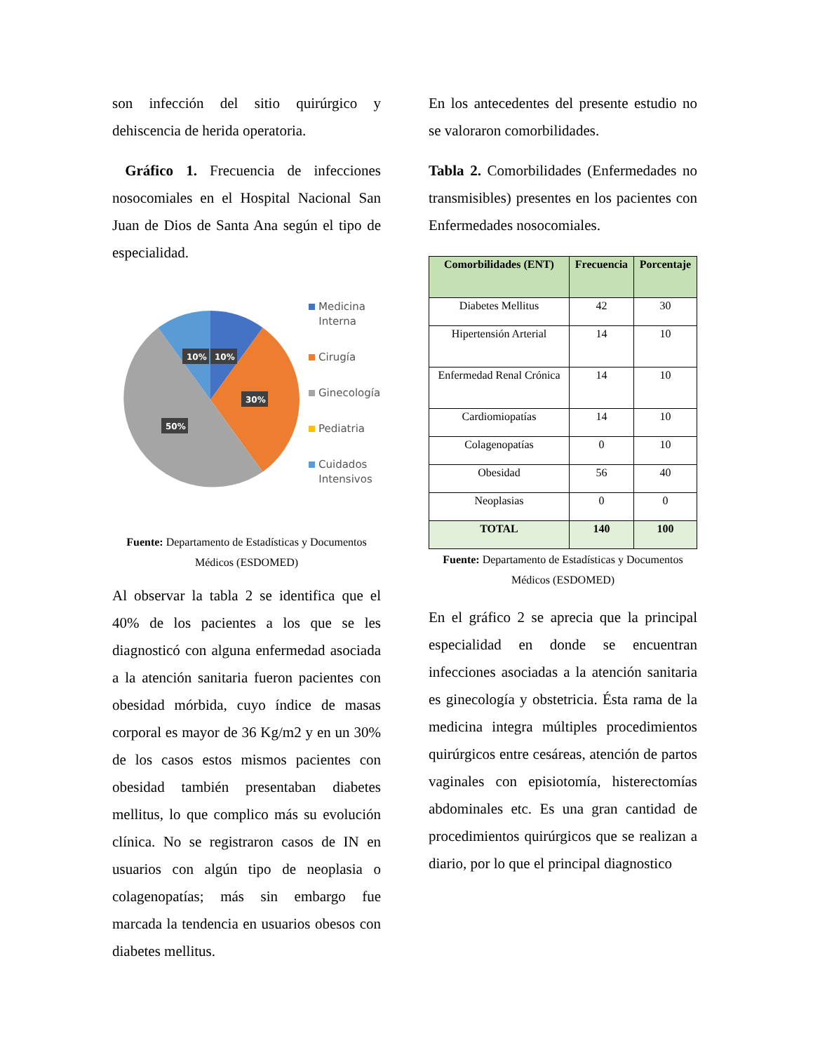son infección del sitio quirúrgico y dehiscencia de herida operatoria.
Gráfico 1. Frecuencia de infecciones nosocomiales en el Hospital Nacional San Juan de Dios de Santa Ana según el tipo de especialidad.
10%
10%
30%
50%
Medicina
Interna
Cirugía
Ginecología
Pediatria
Cuidados
Intensivos
Fuente: Departamento de Estadísticas y Documentos Médicos (ESDOMED)
Al observar la tabla 2 se identifica que el 40% de los pacientes a los que se les diagnosticó con alguna enfermedad asociada a la atención sanitaria fueron pacientes con obesidad mórbida, cuyo índice de masas corporal es mayor de 36 Kg/m2 y en un 30% de los casos estos mismos pacientes con obesidad también presentaban diabetes mellitus, lo que complico más su evolución clínica. No se registraron casos de IN en usuarios con algún tipo de neoplasia o colagenopatías; más sin embargo fue marcada la tendencia en usuarios obesos con diabetes mellitus.
En los antecedentes del presente estudio no se valoraron comorbilidades.
Tabla 2. Comorbilidades (Enfermedades no transmisibles) presentes en los pacientes con Enfermedades nosocomiales.
| Comorbilidades (ENT) | Frecuencia | Porcentaje |
| --- | --- | --- |
| Diabetes Mellitus | 42 | 30 |
| Hipertensión Arterial | 14 | 10 |
| Enfermedad Renal Crónica | 14 | 10 |
| Cardiomiopatías | 14 | 10 |
| Colagenopatías | 0 | 10 |
| Obesidad | 56 | 40 |
| Neoplasias | 0 | 0 |
| TOTAL | 140 | 100 |
Fuente: Departamento de Estadísticas y Documentos Médicos (ESDOMED)
En el gráfico 2 se aprecia que la principal especialidad en donde se encuentran infecciones asociadas a la atención sanitaria es ginecología y obstetricia. Ésta rama de la medicina integra múltiples procedimientos quirúrgicos entre cesáreas, atención de partos vaginales con episiotomía, histerectomías abdominales etc. Es una gran cantidad de procedimientos quirúrgicos que se realizan a diario, por lo que el principal diagnostico